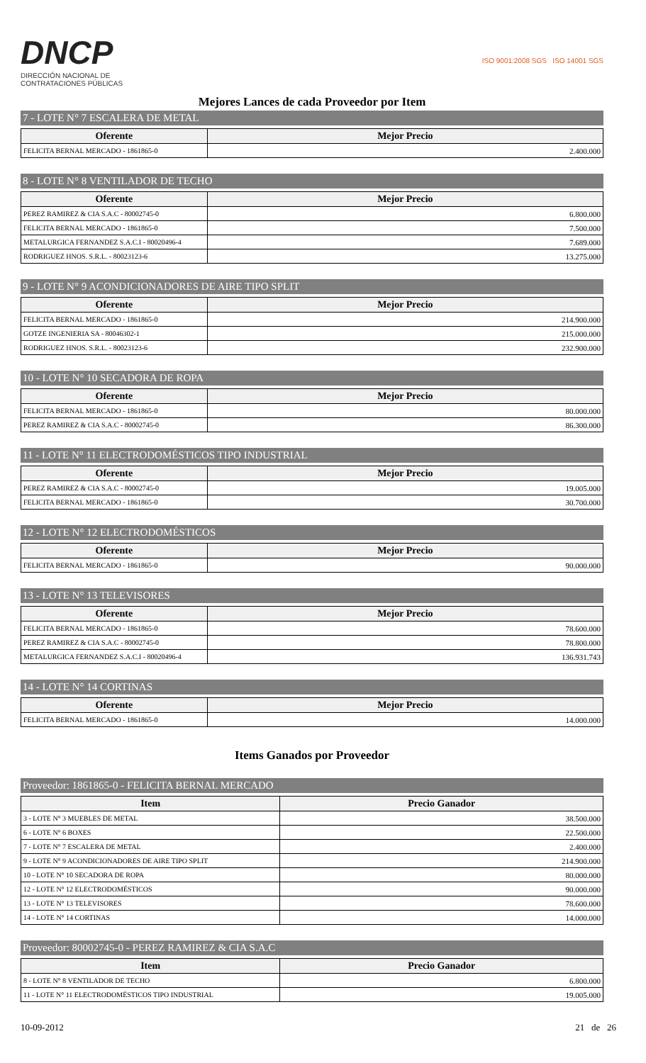DNCP
DIRECCIÓN NACIONAL DE
CONTRATACIONES PÚBLICAS
ISO 9001:2008 SGS ISO 14001 SGS
Mejores Lances de cada Proveedor por Item
7 - LOTE N° 7 ESCALERA DE METAL
| Oferente | Mejor Precio |
| --- | --- |
| FELICITA BERNAL MERCADO - 1861865-0 | 2.400.000 |
8 - LOTE N° 8 VENTILADOR DE TECHO
| Oferente | Mejor Precio |
| --- | --- |
| PEREZ RAMIREZ & CIA S.A.C - 80002745-0 | 6.800.000 |
| FELICITA BERNAL MERCADO - 1861865-0 | 7.500.000 |
| METALURGICA FERNANDEZ S.A.C.I - 80020496-4 | 7.689.000 |
| RODRIGUEZ HNOS. S.R.L. - 80023123-6 | 13.275.000 |
9 - LOTE N° 9 ACONDICIONADORES DE AIRE TIPO SPLIT
| Oferente | Mejor Precio |
| --- | --- |
| FELICITA BERNAL MERCADO - 1861865-0 | 214.900.000 |
| GOTZE INGENIERIA SA - 80046302-1 | 215.000.000 |
| RODRIGUEZ HNOS. S.R.L. - 80023123-6 | 232.900.000 |
10 - LOTE N° 10 SECADORA DE ROPA
| Oferente | Mejor Precio |
| --- | --- |
| FELICITA BERNAL MERCADO - 1861865-0 | 80.000.000 |
| PEREZ RAMIREZ & CIA S.A.C - 80002745-0 | 86.300.000 |
11 - LOTE N° 11 ELECTRODOMÉSTICOS TIPO INDUSTRIAL
| Oferente | Mejor Precio |
| --- | --- |
| PEREZ RAMIREZ & CIA S.A.C - 80002745-0 | 19.005.000 |
| FELICITA BERNAL MERCADO - 1861865-0 | 30.700.000 |
12 - LOTE N° 12 ELECTRODOMÉSTICOS
| Oferente | Mejor Precio |
| --- | --- |
| FELICITA BERNAL MERCADO - 1861865-0 | 90.000.000 |
13 - LOTE N° 13 TELEVISORES
| Oferente | Mejor Precio |
| --- | --- |
| FELICITA BERNAL MERCADO - 1861865-0 | 78.600.000 |
| PEREZ RAMIREZ & CIA S.A.C - 80002745-0 | 78.800.000 |
| METALURGICA FERNANDEZ S.A.C.I - 80020496-4 | 136.931.743 |
14 - LOTE N° 14 CORTINAS
| Oferente | Mejor Precio |
| --- | --- |
| FELICITA BERNAL MERCADO - 1861865-0 | 14.000.000 |
Items Ganados por Proveedor
Proveedor: 1861865-0 - FELICITA BERNAL MERCADO
| Item | Precio Ganador |
| --- | --- |
| 3 - LOTE N° 3 MUEBLES DE METAL | 38.500.000 |
| 6 - LOTE N° 6 BOXES | 22.500.000 |
| 7 - LOTE N° 7 ESCALERA DE METAL | 2.400.000 |
| 9 - LOTE N° 9 ACONDICIONADORES DE AIRE TIPO SPLIT | 214.900.000 |
| 10 - LOTE N° 10 SECADORA DE ROPA | 80.000.000 |
| 12 - LOTE N° 12 ELECTRODOMÉSTICOS | 90.000.000 |
| 13 - LOTE N° 13 TELEVISORES | 78.600.000 |
| 14 - LOTE N° 14 CORTINAS | 14.000.000 |
Proveedor: 80002745-0 - PEREZ RAMIREZ & CIA S.A.C
| Item | Precio Ganador |
| --- | --- |
| 8 - LOTE N° 8 VENTILADOR DE TECHO | 6.800.000 |
| 11 - LOTE N° 11 ELECTRODOMÉSTICOS TIPO INDUSTRIAL | 19.005.000 |
10-09-2012 21 de 26